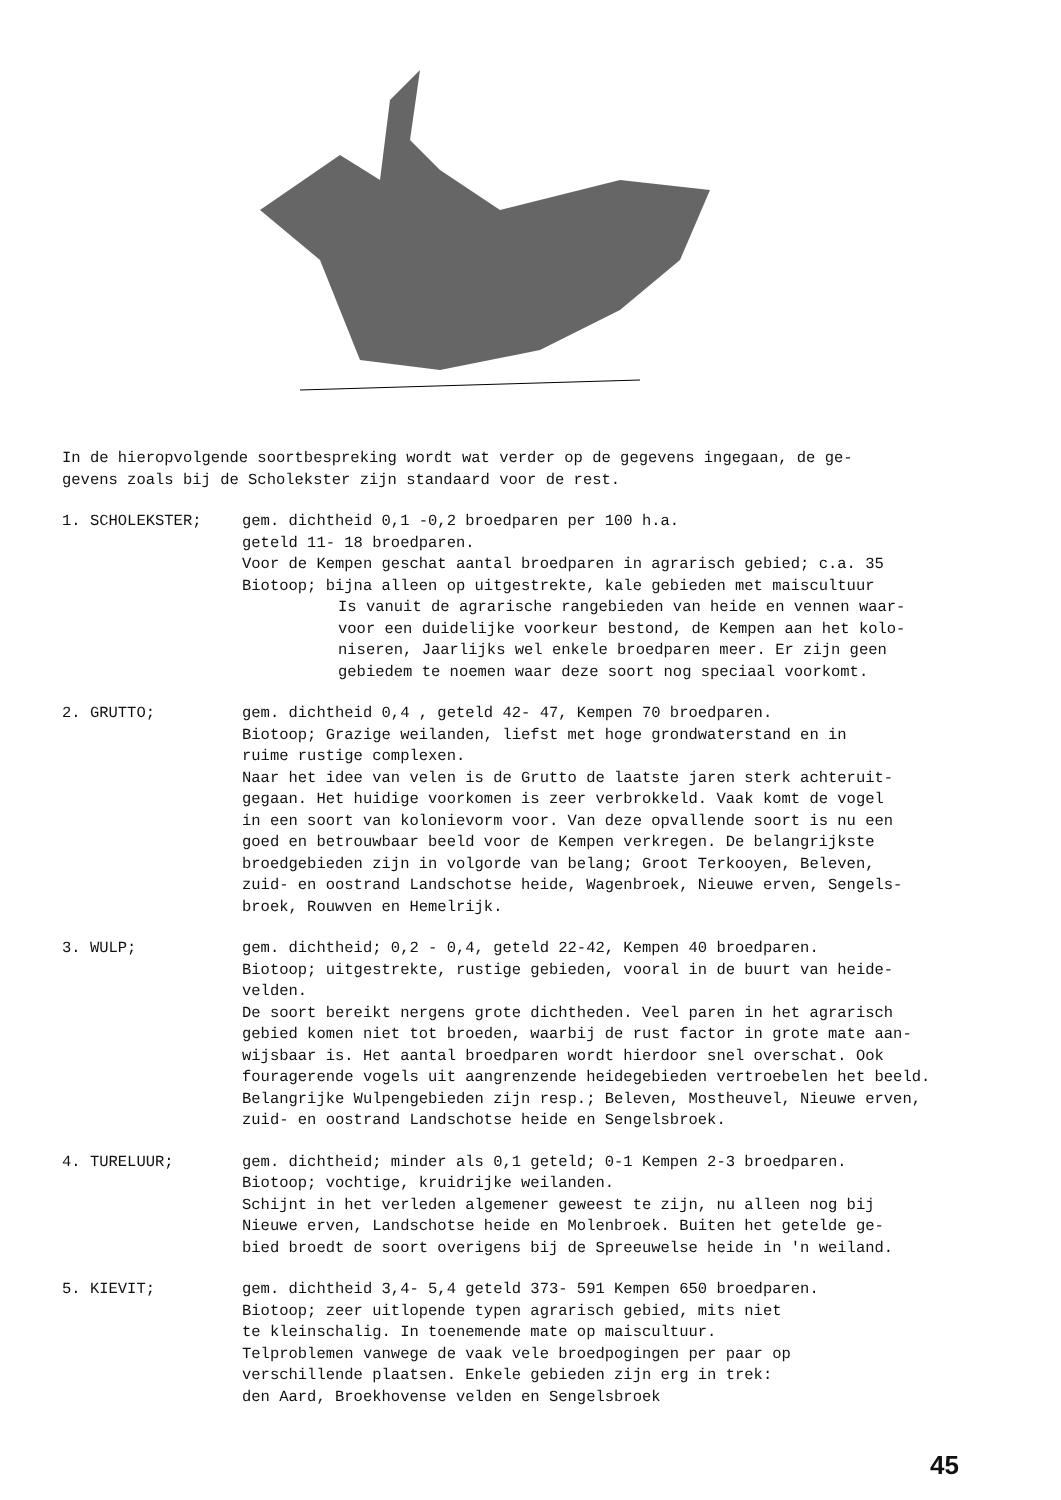In de hieropvolgende soortbespreking wordt wat verder op de gegevens ingegaan, de ge-
gevens zoals bij de Scholekster zijn standaard voor de rest.
1. SCHOLEKSTER; gem. dichtheid 0,1 -0,2 broedparen per 100 h.a.
geteld 11- 18 broedparen.
Voor de Kempen geschat aantal broedparen in agrarisch gebied; c.a. 35
Biotoop; bijna alleen op uitgestrekte, kale gebieden met maiscultuur
Is vanuit de agrarische rangebieden van heide en vennen waar-
voor een duidelijke voorkeur bestond, de Kempen aan het kolo-
niseren, Jaarlijks wel enkele broedparen meer. Er zijn geen
gebiedem te noemen waar deze soort nog speciaal voorkomt.
2. GRUTTO; gem. dichtheid 0,4 , geteld 42- 47, Kempen 70 broedparen.
Biotoop; Grazige weilanden, liefst met hoge grondwaterstand en in
ruime rustige complexen.
Naar het idee van velen is de Grutto de laatste jaren sterk achteruit-
gegaan. Het huidige voorkomen is zeer verbrokkeld. Vaak komt de vogel
in een soort van kolonievorm voor. Van deze opvallende soort is nu een
goed en betrouwbaar beeld voor de Kempen verkregen. De belangrijkste
broedgebieden zijn in volgorde van belang; Groot Terkooyen, Beleven,
zuid- en oostrand Landschotse heide, Wagenbroek, Nieuwe erven, Sengels-
broek, Rouwven en Hemelrijk.
3. WULP; gem. dichtheid; 0,2 - 0,4, geteld 22-42, Kempen 40 broedparen.
Biotoop; uitgestrekte, rustige gebieden, vooral in de buurt van heide-
velden.
De soort bereikt nergens grote dichtheden. Veel paren in het agrarisch
gebied komen niet tot broeden, waarbij de rust factor in grote mate aan-
wijsbaar is. Het aantal broedparen wordt hierdoor snel overschat. Ook
fouragerende vogels uit aangrenzende heidegebieden vertroebelen het beeld.
Belangrijke Wulpengebieden zijn resp.; Beleven, Mostheuvel, Nieuwe erven,
zuid- en oostrand Landschotse heide en Sengelsbroek.
4. TURELUUR; gem. dichtheid; minder als 0,1 geteld; 0-1 Kempen 2-3 broedparen.
Biotoop; vochtige, kruidrijke weilanden.
Schijnt in het verleden algemener geweest te zijn, nu alleen nog bij
Nieuwe erven, Landschotse heide en Molenbroek. Buiten het getelde ge-
bied broedt de soort overigens bij de Spreeuwelse heide in 'n weiland.
5. KIEVIT; gem. dichtheid 3,4- 5,4 geteld 373- 591 Kempen 650 broedparen.
Biotoop; zeer uitlopende typen agrarisch gebied, mits niet
te kleinschalig. In toenemende mate op maiscultuur.
Telproblemen vanwege de vaak vele broedpogingen per paar op
verschillende plaatsen. Enkele gebieden zijn erg in trek:
den Aard, Broekhovense velden en Sengelsbroek
45